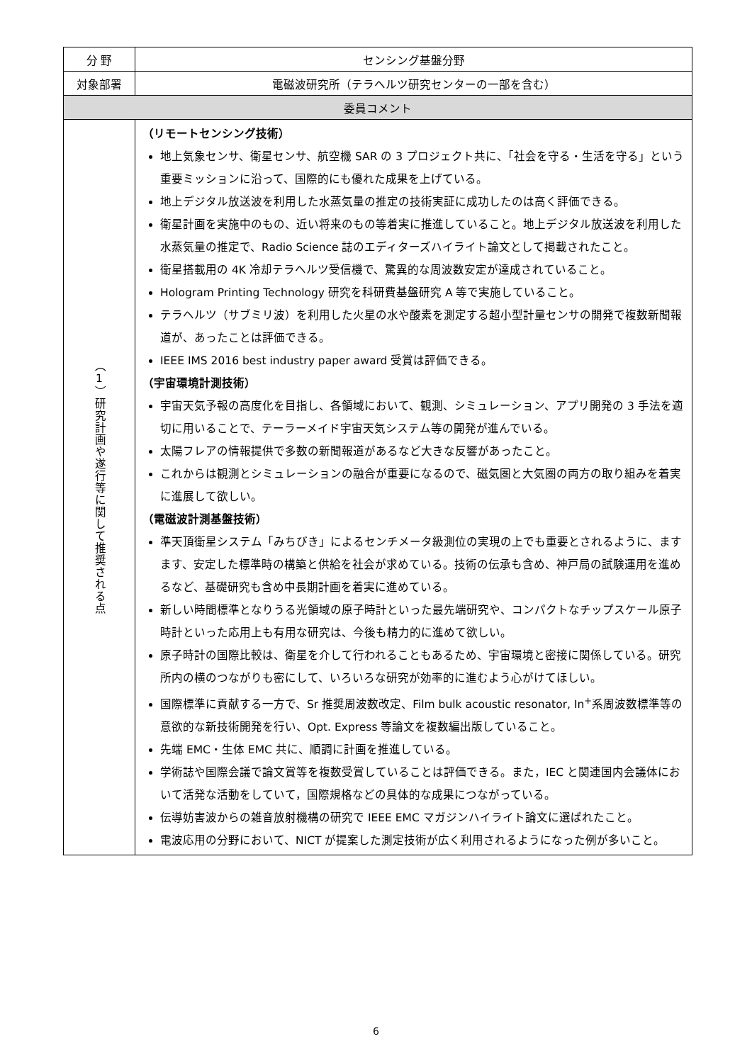| 分 野 | センシング基盤分野 |
| 対象部署 | 電磁波研究所（テラヘルツ研究センターの一部を含む） |
| 委員コメント | |
| （1）研究計画や遂行等に関して推奨される点 | （リモートセンシング技術） 地上気象センサ、衛星センサ、航空機 SAR の 3 プロジェクト共に、「社会を守る・生活を守る」という重要ミッションに沿って、国際的にも優れた成果を上げている。 地上デジタル放送波を利用した水蒸気量の推定の技術実証に成功したのは高く評価できる。 衛星計画を実施中のもの、近い将来のもの等着実に推進していること。地上デジタル放送波を利用した水蒸気量の推定で、Radio Science 誌のエディターズハイライト論文として掲載されたこと。 衛星搭載用の 4K 冷却テラヘルツ受信機で、驚異的な周波数安定が達成されていること。 Hologram Printing Technology 研究を科研費基盤研究 A 等で実施していること。 テラヘルツ（サブミリ波）を利用した火星の水や酸素を測定する超小型計量センサの開発で複数新聞報道が、あったことは評価できる。 IEEE IMS 2016 best industry paper award 受賞は評価できる。 （宇宙環境計測技術） 宇宙天気予報の高度化を目指し、各領域において、観測、シミュレーション、アプリ開発の 3 手法を適切に用いることで、テーラーメイド宇宙天気システム等の開発が進んでいる。 太陽フレアの情報提供で多数の新聞報道があるなど大きな反響があったこと。 これからは観測とシミュレーションの融合が重要になるので、磁気圏と大気圏の両方の取り組みを着実に進展して欲しい。 （電磁波計測基盤技術） 準天頂衛星システム「みちびき」によるセンチメータ級測位の実現の上でも重要とされるように、ますます、安定した標準時の構築と供給を社会が求めている。技術の伝承も含め、神戸局の試験運用を進めるなど、基礎研究も含め中長期計画を着実に進めている。 新しい時間標準となりうる光領域の原子時計といった最先端研究や、コンパクトなチップスケール原子時計といった応用上も有用な研究は、今後も精力的に進めて欲しい。 原子時計の国際比較は、衛星を介して行われることもあるため、宇宙環境と密接に関係している。研究所内の横のつながりも密にして、いろいろな研究が効率的に進むよう心がけてほしい。 国際標準に貢献する一方で、Sr 推奨周波数改定、Film bulk acoustic resonator, In<sup>+</sup>系周波数標準等の意欲的な新技術開発を行い、Opt. Express 等論文を複数編出版していること。 先端 EMC・生体 EMC 共に、順調に計画を推進している。 学術誌や国際会議で論文賞等を複数受賞していることは評価できる。また，IEC と関連国内会議体において活発な活動をしていて，国際規格などの具体的な成果につながっている。 伝導妨害波からの雑音放射機構の研究で IEEE EMC マガジンハイライト論文に選ばれたこと。 電波応用の分野において、NICT が提案した測定技術が広く利用されるようになった例が多いこと。 |
6